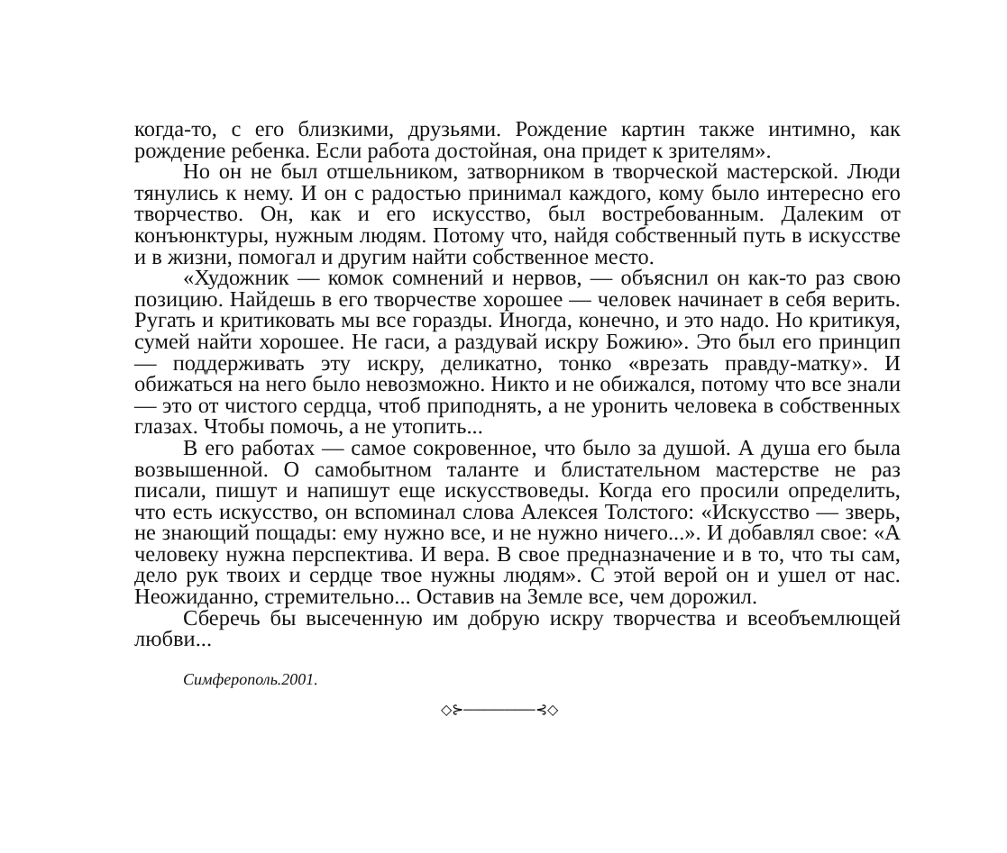когда-то, с его близкими, друзьями. Рождение картин также интимно, как рождение ребенка. Если работа достойная, она придет к зрителям».
Но он не был отшельником, затворником в творческой мастерской. Люди тянулись к нему. И он с радостью принимал каждого, кому было интересно его творчество. Он, как и его искусство, был востребованным. Далеким от конъюнктуры, нужным людям. Потому что, найдя собственный путь в искусстве и в жизни, помогал и другим найти собственное место.
«Художник — комок сомнений и нервов, — объяснил он как-то раз свою позицию. Найдешь в его творчестве хорошее — человек начинает в себя верить. Ругать и критиковать мы все горазды. Иногда, конечно, и это надо. Но критикуя, сумей найти хорошее. Не гаси, а раздувай искру Божию». Это был его принцип — поддерживать эту искру, деликатно, тонко «врезать правду-матку». И обижаться на него было невозможно. Никто и не обижался, потому что все знали — это от чистого сердца, чтоб приподнять, а не уронить человека в собственных глазах. Чтобы помочь, а не утопить...
В его работах — самое сокровенное, что было за душой. А душа его была возвышенной. О самобытном таланте и блистательном мастерстве не раз писали, пишут и напишут еще искусствоведы. Когда его просили определить, что есть искусство, он вспоминал слова Алексея Толстого: «Искусство — зверь, не знающий пощады: ему нужно все, и не нужно ничего...». И добавлял свое: «А человеку нужна перспектива. И вера. В свое предназначение и в то, что ты сам, дело рук твоих и сердце твое нужны людям». С этой верой он и ушел от нас. Неожиданно, стремительно... Оставив на Земле все, чем дорожил.
Сберечь бы высеченную им добрую искру творчества и всеобъемлющей любви...
Симферополь.2001.
◇⊱───────⊰◇